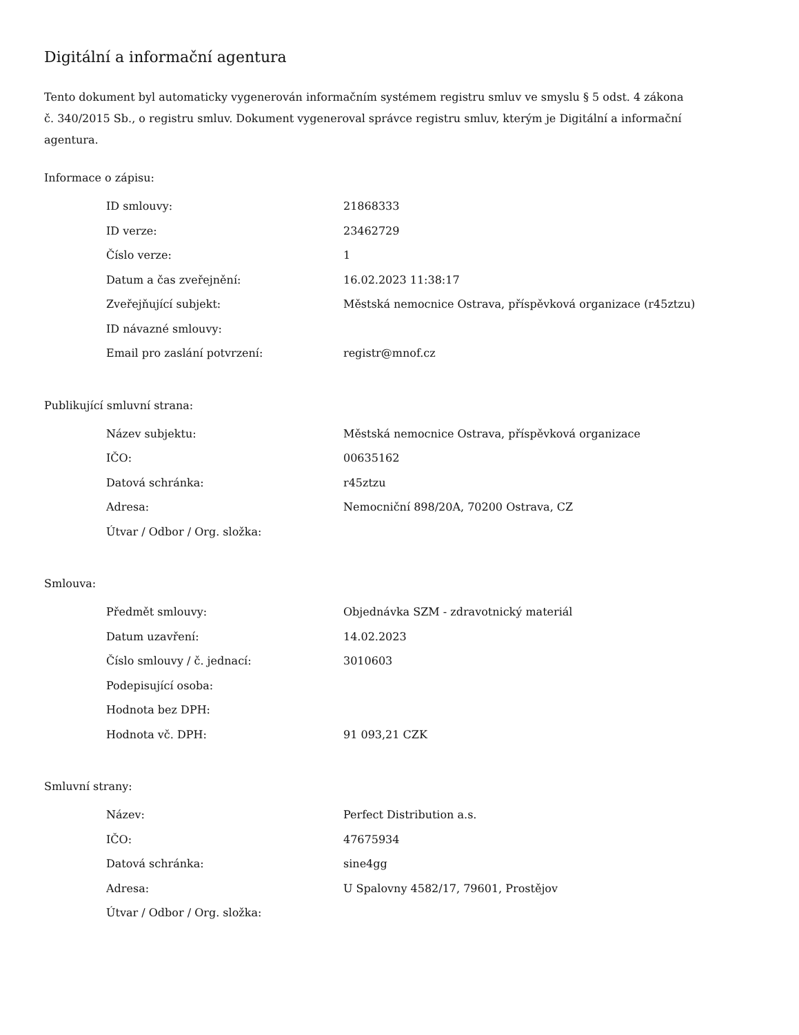Digitální a informační agentura
Tento dokument byl automaticky vygenerován informačním systémem registru smluv ve smyslu § 5 odst. 4 zákona
č. 340/2015 Sb., o registru smluv. Dokument vygeneroval správce registru smluv, kterým je Digitální a informační agentura.
Informace o zápisu:
| ID smlouvy: | 21868333 |
| ID verze: | 23462729 |
| Číslo verze: | 1 |
| Datum a čas zveřejnění: | 16.02.2023 11:38:17 |
| Zveřejňující subjekt: | Městská nemocnice Ostrava, příspěvková organizace (r45ztzu) |
| ID návazné smlouvy: | |
| Email pro zaslání potvrzení: | registr@mnof.cz |
Publikující smluvní strana:
| Název subjektu: | Městská nemocnice Ostrava, příspěvková organizace |
| IČO: | 00635162 |
| Datová schránka: | r45ztzu |
| Adresa: | Nemocniční 898/20A, 70200 Ostrava, CZ |
| Útvar / Odbor / Org. složka: | |
Smlouva:
| Předmět smlouvy: | Objednávka SZM - zdravotnický materiál |
| Datum uzavření: | 14.02.2023 |
| Číslo smlouvy / č. jednací: | 3010603 |
| Podepisující osoba: | |
| Hodnota bez DPH: | |
| Hodnota vč. DPH: | 91 093,21 CZK |
Smluvní strany:
| Název: | Perfect Distribution a.s. |
| IČO: | 47675934 |
| Datová schránka: | sine4gg |
| Adresa: | U Spalovny 4582/17, 79601, Prostějov |
| Útvar / Odbor / Org. složka: | |